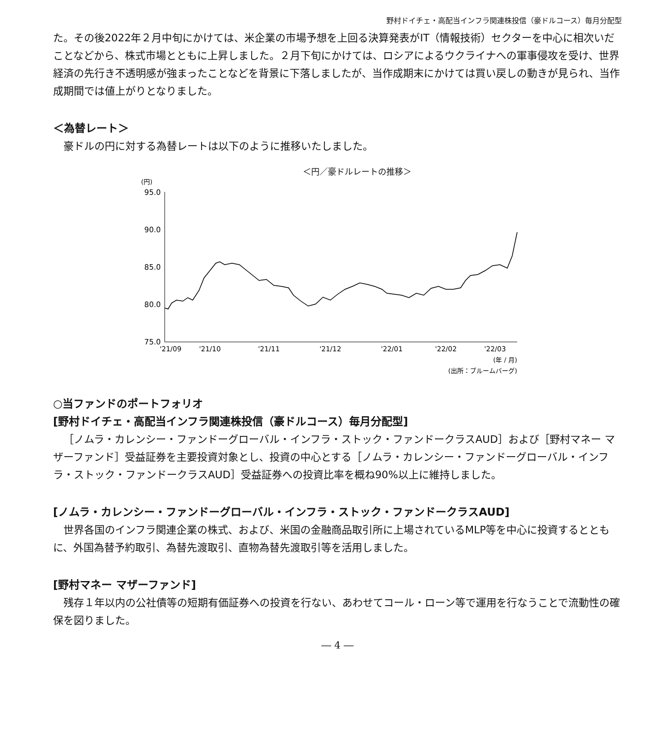野村ドイチェ・高配当インフラ関連株投信（豪ドルコース）毎月分配型
た。その後2022年２月中旬にかけては、米企業の市場予想を上回る決算発表がIT（情報技術）セクターを中心に相次いだことなどから、株式市場とともに上昇しました。２月下旬にかけては、ロシアによるウクライナへの軍事侵攻を受け、世界経済の先行き不透明感が強まったことなどを背景に下落しましたが、当作成期末にかけては買い戻しの動きが見られ、当作成期間では値上がりとなりました。
＜為替レート＞
豪ドルの円に対する為替レートは以下のように推移いたしました。
＜円／豪ドルレートの推移＞
(円)
95.0
90.0
85.0
80.0
75.0
'21/09
'21/10
'21/11
'21/12
'22/01
'22/02
'22/03
(年 / 月)
(出所：ブルームバーグ)
○当ファンドのポートフォリオ
[野村ドイチェ・高配当インフラ関連株投信（豪ドルコース）毎月分配型]
［ノムラ・カレンシー・ファンドーグローバル・インフラ・ストック・ファンドークラスAUD］および［野村マネー マザーファンド］受益証券を主要投資対象とし、投資の中心とする［ノムラ・カレンシー・ファンドーグローバル・インフラ・ストック・ファンドークラスAUD］受益証券への投資比率を概ね90%以上に維持しました。
[ノムラ・カレンシー・ファンドーグローバル・インフラ・ストック・ファンドークラスAUD]
世界各国のインフラ関連企業の株式、および、米国の金融商品取引所に上場されているMLP等を中心に投資するとともに、外国為替予約取引、為替先渡取引、直物為替先渡取引等を活用しました。
[野村マネー マザーファンド]
残存１年以内の公社債等の短期有価証券への投資を行ない、あわせてコール・ローン等で運用を行なうことで流動性の確保を図りました。
― 4 ―